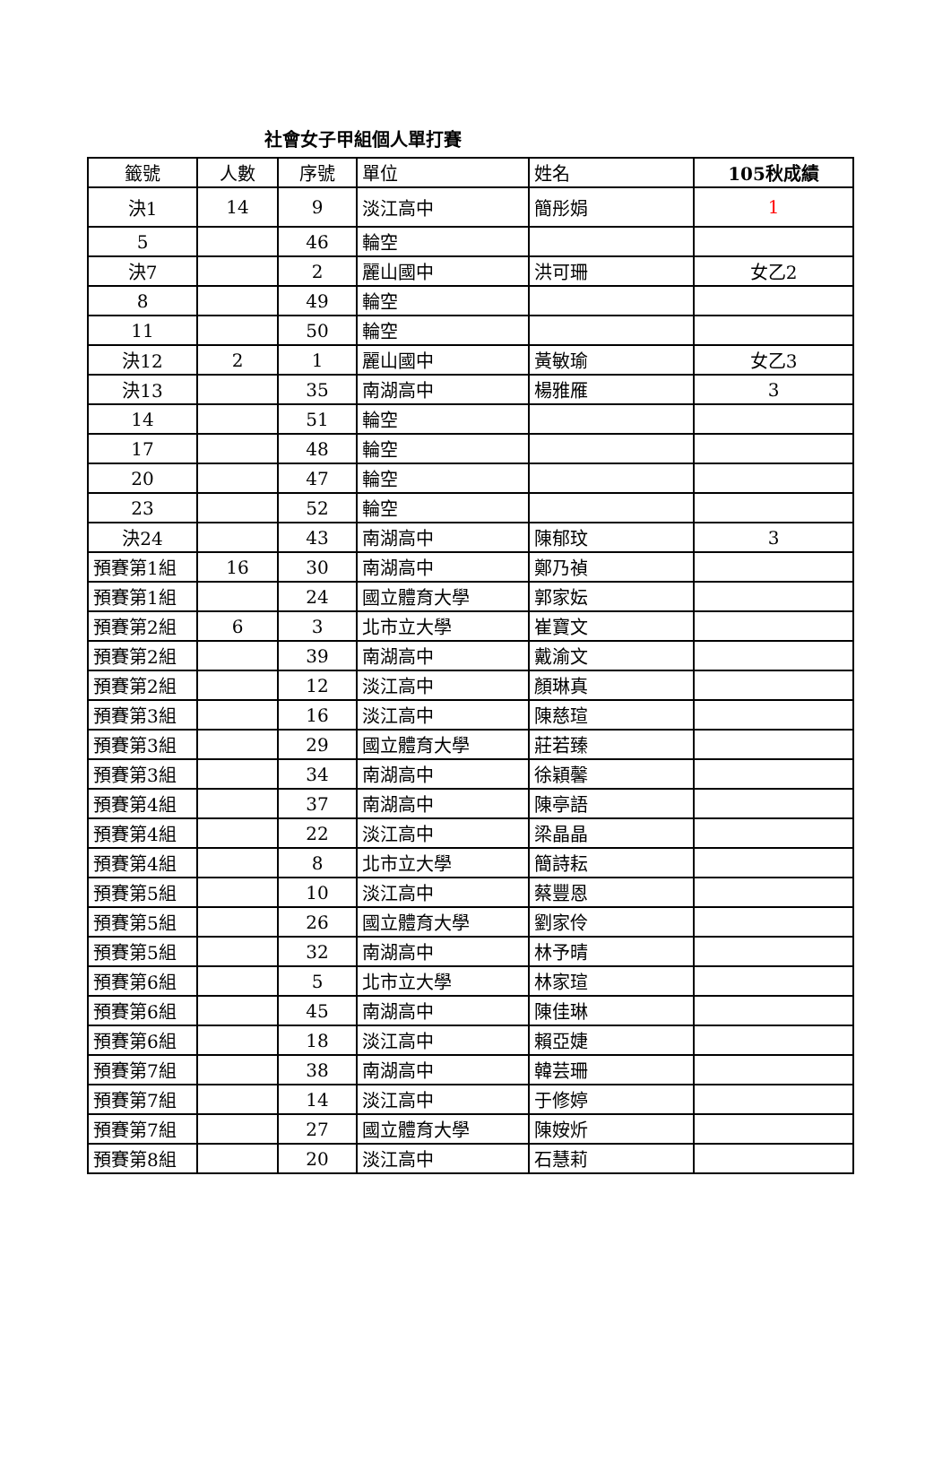社會女子甲組個人單打賽
| 籤號 | 人數 | 序號 | 單位 | 姓名 | 105秋成績 |
| --- | --- | --- | --- | --- | --- |
| 決1 | 14 | 9 | 淡江高中 | 簡彤娟 | 1 |
| 5 | | 46 | 輪空 | | |
| 決7 | | 2 | 麗山國中 | 洪可珊 | 女乙2 |
| 8 | | 49 | 輪空 | | |
| 11 | | 50 | 輪空 | | |
| 決12 | 2 | 1 | 麗山國中 | 黃敏瑜 | 女乙3 |
| 決13 | | 35 | 南湖高中 | 楊雅雁 | 3 |
| 14 | | 51 | 輪空 | | |
| 17 | | 48 | 輪空 | | |
| 20 | | 47 | 輪空 | | |
| 23 | | 52 | 輪空 | | |
| 決24 | | 43 | 南湖高中 | 陳郁玟 | 3 |
| 預賽第1組 | 16 | 30 | 南湖高中 | 鄭乃禎 | |
| 預賽第1組 | | 24 | 國立體育大學 | 郭家妘 | |
| 預賽第2組 | 6 | 3 | 北市立大學 | 崔寶文 | |
| 預賽第2組 | | 39 | 南湖高中 | 戴渝文 | |
| 預賽第2組 | | 12 | 淡江高中 | 顏琳真 | |
| 預賽第3組 | | 16 | 淡江高中 | 陳慈瑄 | |
| 預賽第3組 | | 29 | 國立體育大學 | 莊若臻 | |
| 預賽第3組 | | 34 | 南湖高中 | 徐穎馨 | |
| 預賽第4組 | | 37 | 南湖高中 | 陳亭語 | |
| 預賽第4組 | | 22 | 淡江高中 | 梁晶晶 | |
| 預賽第4組 | | 8 | 北市立大學 | 簡詩耘 | |
| 預賽第5組 | | 10 | 淡江高中 | 蔡豐恩 | |
| 預賽第5組 | | 26 | 國立體育大學 | 劉家伶 | |
| 預賽第5組 | | 32 | 南湖高中 | 林予晴 | |
| 預賽第6組 | | 5 | 北市立大學 | 林家瑄 | |
| 預賽第6組 | | 45 | 南湖高中 | 陳佳琳 | |
| 預賽第6組 | | 18 | 淡江高中 | 賴亞婕 | |
| 預賽第7組 | | 38 | 南湖高中 | 韓芸珊 | |
| 預賽第7組 | | 14 | 淡江高中 | 于修婷 | |
| 預賽第7組 | | 27 | 國立體育大學 | 陳姲炘 | |
| 預賽第8組 | | 20 | 淡江高中 | 石慧莉 | |